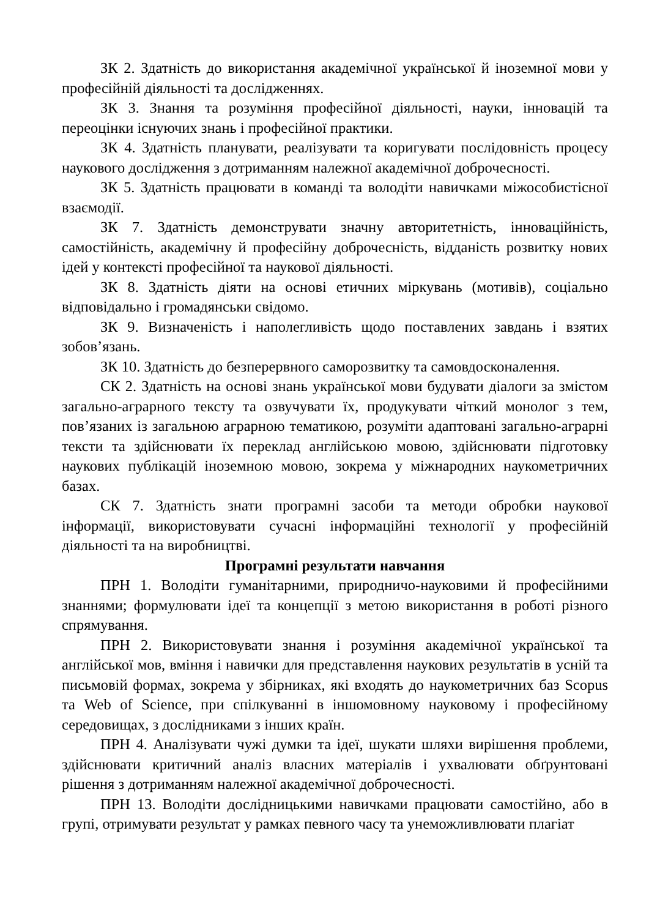ЗК 2. Здатність до використання академічної української й іноземної мови у професійній діяльності та дослідженнях.
ЗК 3. Знання та розуміння професійної діяльності, науки, інновацій та переоцінки існуючих знань і професійної практики.
ЗК 4. Здатність планувати, реалізувати та коригувати послідовність процесу наукового дослідження з дотриманням належної академічної доброчесності.
ЗК 5. Здатність працювати в команді та володіти навичками міжособистісної взаємодії.
ЗК 7. Здатність демонструвати значну авторитетність, інноваційність, самостійність, академічну й професійну доброчесність, відданість розвитку нових ідей у контексті професійної та наукової діяльності.
ЗК 8. Здатність діяти на основі етичних міркувань (мотивів), соціально відповідально і громадянськи свідомо.
ЗК 9. Визначеність і наполегливість щодо поставлених завдань і взятих зобов’язань.
ЗК 10. Здатність до безперервного саморозвитку та самовдосконалення.
СК 2. Здатність на основі знань української мови будувати діалоги за змістом загально-аграрного тексту та озвучувати їх, продукувати чіткий монолог з тем, пов’язаних із загальною аграрною тематикою, розуміти адаптовані загально-аграрні тексти та здійснювати їх переклад англійською мовою, здійснювати підготовку наукових публікацій іноземною мовою, зокрема у міжнародних наукометричних базах.
СК 7. Здатність знати програмні засоби та методи обробки наукової інформації, використовувати сучасні інформаційні технології у професійній діяльності та на виробництві.
Програмні результати навчання
ПРН 1. Володіти гуманітарними, природничо-науковими й професійними знаннями; формулювати ідеї та концепції з метою використання в роботі різного спрямування.
ПРН 2. Використовувати знання і розуміння академічної української та англійської мов, вміння і навички для представлення наукових результатів в усній та письмовій формах, зокрема у збірниках, які входять до наукометричних баз Scopus та Web of Science, при спілкуванні в іншомовному науковому і професійному середовищах, з дослідниками з інших країн.
ПРН 4. Аналізувати чужі думки та ідеї, шукати шляхи вирішення проблеми, здійснювати критичний аналіз власних матеріалів і ухвалювати обґрунтовані рішення з дотриманням належної академічної доброчесності.
ПРН 13. Володіти дослідницькими навичками працювати самостійно, або в групі, отримувати результат у рамках певного часу та унеможливлювати плагіат